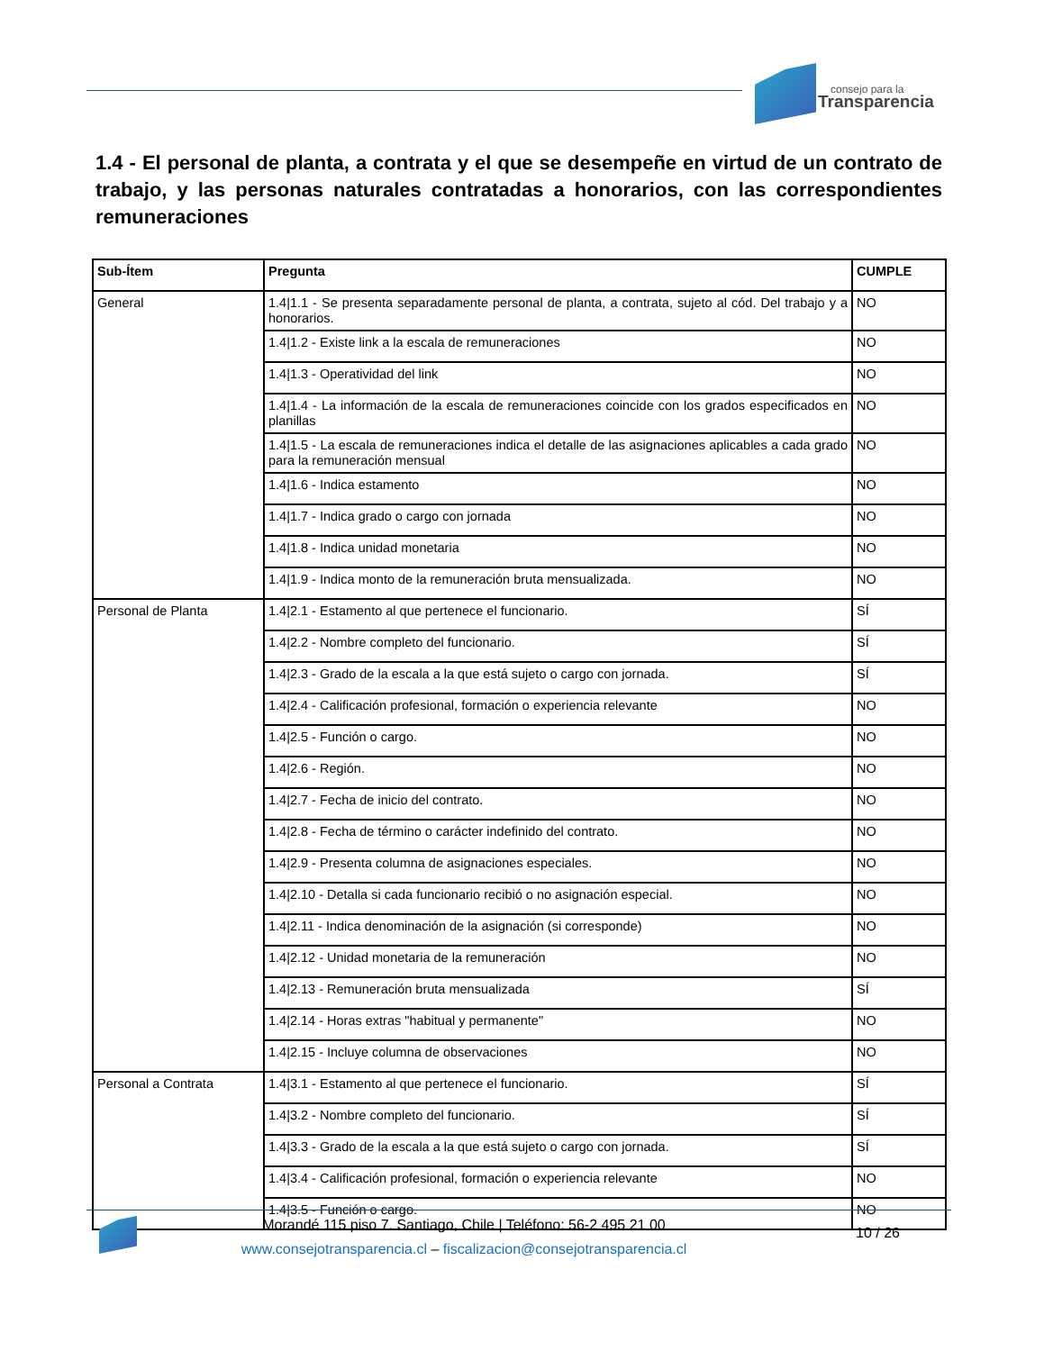consejo para la
Transparencia
1.4 - El personal de planta, a contrata y el que se desempeñe en virtud de un contrato de trabajo, y las personas naturales contratadas a honorarios, con las correspondientes remuneraciones
| Sub-Ítem | Pregunta | CUMPLE |
| --- | --- | --- |
| General | 1.4/1.1 - Se presenta separadamente personal de planta, a contrata, sujeto al cód. Del trabajo y a honorarios. | NO |
| | 1.4/1.2 - Existe link a la escala de remuneraciones | NO |
| | 1.4/1.3 - Operatividad del link | NO |
| | 1.4/1.4 - La información de la escala de remuneraciones coincide con los grados especificados en planillas | NO |
| | 1.4/1.5 - La escala de remuneraciones indica el detalle de las asignaciones aplicables a cada grado para la remuneración mensual | NO |
| | 1.4/1.6 - Indica estamento | NO |
| | 1.4/1.7 - Indica grado o cargo con jornada | NO |
| | 1.4/1.8 - Indica unidad monetaria | NO |
| | 1.4/1.9 - Indica monto de la remuneración bruta mensualizada. | NO |
| Personal de Planta | 1.4/2.1 - Estamento al que pertenece el funcionario. | SÍ |
| | 1.4/2.2 - Nombre completo del funcionario. | SÍ |
| | 1.4/2.3 - Grado de la escala a la que está sujeto o cargo con jornada. | SÍ |
| | 1.4/2.4 - Calificación profesional, formación o experiencia relevante | NO |
| | 1.4/2.5 - Función o cargo. | NO |
| | 1.4/2.6 - Región. | NO |
| | 1.4/2.7 - Fecha de inicio del contrato. | NO |
| | 1.4/2.8 - Fecha de término o carácter indefinido del contrato. | NO |
| | 1.4/2.9 - Presenta columna de asignaciones especiales. | NO |
| | 1.4/2.10 - Detalla si cada funcionario recibió o no asignación especial. | NO |
| | 1.4/2.11 - Indica denominación de la asignación (si corresponde) | NO |
| | 1.4/2.12 - Unidad monetaria de la remuneración | NO |
| | 1.4/2.13 - Remuneración bruta mensualizada | SÍ |
| | 1.4/2.14 - Horas extras "habitual y permanente" | NO |
| | 1.4/2.15 - Incluye columna de observaciones | NO |
| Personal a Contrata | 1.4/3.1 - Estamento al que pertenece el funcionario. | SÍ |
| | 1.4/3.2 - Nombre completo del funcionario. | SÍ |
| | 1.4/3.3 - Grado de la escala a la que está sujeto o cargo con jornada. | SÍ |
| | 1.4/3.4 - Calificación profesional, formación o experiencia relevante | NO |
| | 1.4/3.5 - Función o cargo. | NO |
Morandé 115 piso 7. Santiago, Chile | Teléfono: 56-2 495 21 00
www.consejotransparencia.cl – fiscalizacion@consejotransparencia.cl
10 / 26